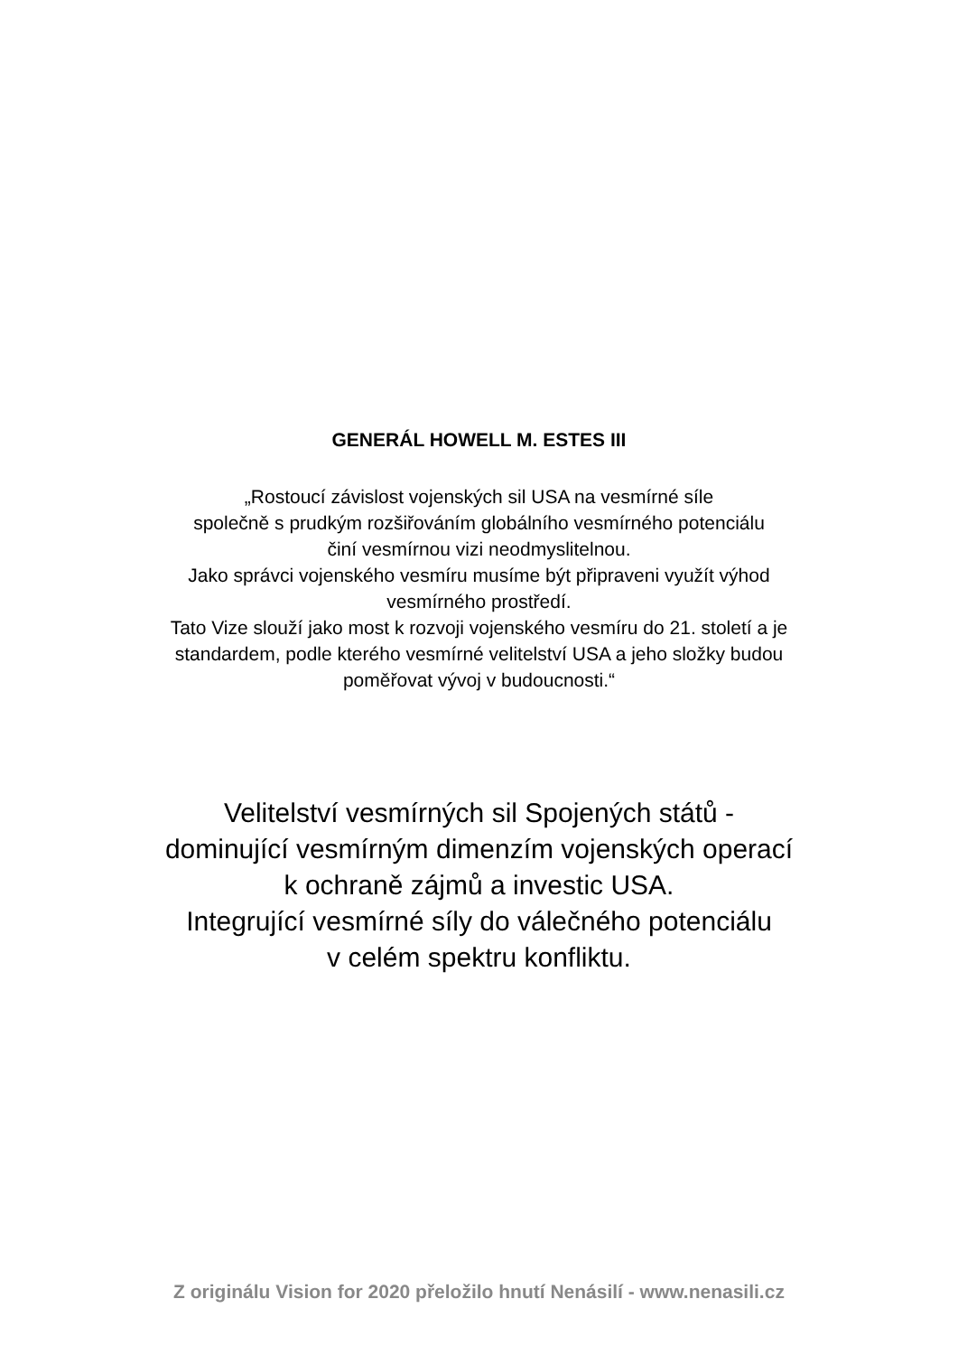GENERÁL HOWELL M. ESTES III
„Rostoucí závislost vojenských sil USA na vesmírné síle
společně s prudkým rozšiřováním globálního vesmírného potenciálu
činí vesmírnou vizi neodmyslitelnou.
Jako správci vojenského vesmíru musíme být připraveni využít výhod
vesmírného prostředí.
Tato Vize slouží jako most k rozvoji vojenského vesmíru do 21. století a je
standardem, podle kterého vesmírné velitelství USA a jeho složky budou
poměřovat vývoj v budoucnosti.“
Velitelství vesmírných sil Spojených států -
dominující vesmírným dimenzím vojenských operací
k ochraně zájmů a investic USA.
Integrující vesmírné síly do válečného potenciálu
v celém spektru konfliktu.
Z originálu Vision for 2020 přeložilo hnutí Nenásilí - www.nenasili.cz